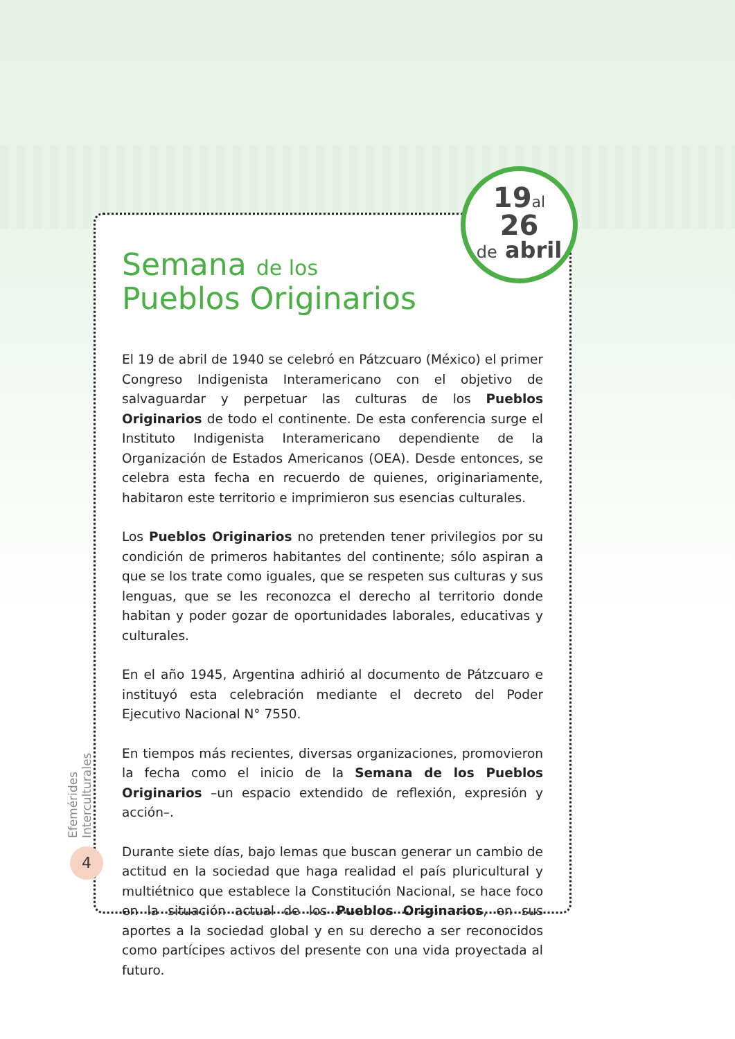Semana de los
Pueblos Originarios
El 19 de abril de 1940 se celebró en Pátzcuaro (México) el primer Congreso Indigenista Interamericano con el objetivo de salvaguardar y perpetuar las culturas de los Pueblos Originarios de todo el continente. De esta conferencia surge el Instituto Indigenista Interamericano dependiente de la Organización de Estados Americanos (OEA). Desde entonces, se celebra esta fecha en recuerdo de quienes, originariamente, habitaron este territorio e imprimieron sus esencias culturales.
Los Pueblos Originarios no pretenden tener privilegios por su condición de primeros habitantes del continente; sólo aspiran a que se los trate como iguales, que se respeten sus culturas y sus lenguas, que se les reconozca el derecho al territorio donde habitan y poder gozar de oportunidades laborales, educativas y culturales.
En el año 1945, Argentina adhirió al documento de Pátzcuaro e instituyó esta celebración mediante el decreto del Poder Ejecutivo Nacional N° 7550.
En tiempos más recientes, diversas organizaciones, promovieron la fecha como el inicio de la Semana de los Pueblos Originarios –un espacio extendido de reflexión, expresión y acción–.
Durante siete días, bajo lemas que buscan generar un cambio de actitud en la sociedad que haga realidad el país pluricultural y multiétnico que establece la Constitución Nacional, se hace foco en la situación actual de los Pueblos Originarios, en sus aportes a la sociedad global y en su derecho a ser reconocidos como partícipes activos del presente con una vida proyectada al futuro.
19al
26
de abril
Efemérides Interculturales
4